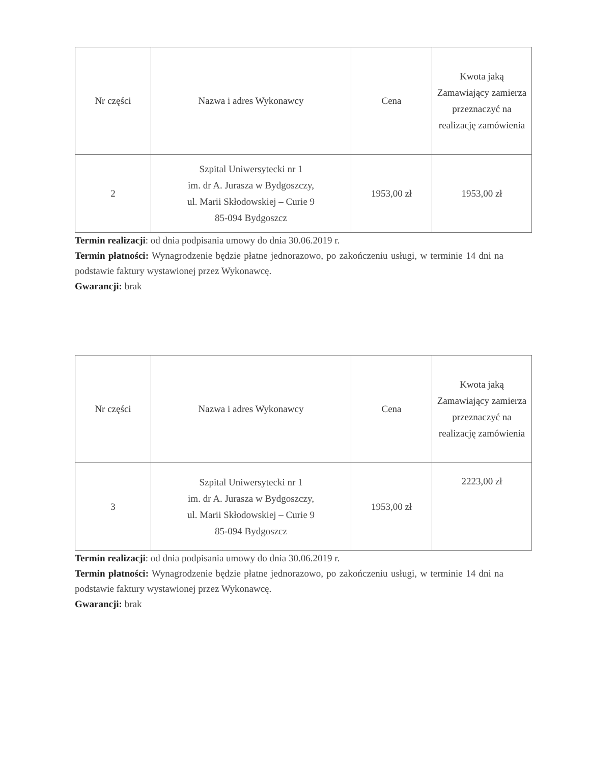| Nr części | Nazwa i adres Wykonawcy | Cena | Kwota jaką Zamawiający zamierza przeznaczyć na realizację zamówienia |
| --- | --- | --- | --- |
| 2 | Szpital Uniwersytecki nr 1 im. dr A. Jurasza w Bydgoszczy, ul. Marii Skłodowskiej – Curie 9 85-094 Bydgoszcz | 1953,00 zł | 1953,00 zł |
Termin realizacji: od dnia podpisania umowy do dnia 30.06.2019 r.
Termin płatności: Wynagrodzenie będzie płatne jednorazowo, po zakończeniu usługi, w terminie 14 dni na podstawie faktury wystawionej przez Wykonawcę.
Gwarancji: brak
| Nr części | Nazwa i adres Wykonawcy | Cena | Kwota jaką Zamawiający zamierza przeznaczyć na realizację zamówienia |
| --- | --- | --- | --- |
| 3 | Szpital Uniwersytecki nr 1 im. dr A. Jurasza w Bydgoszczy, ul. Marii Skłodowskiej – Curie 9 85-094 Bydgoszcz | 1953,00 zł | 2223,00 zł |
Termin realizacji: od dnia podpisania umowy do dnia 30.06.2019 r.
Termin płatności: Wynagrodzenie będzie płatne jednorazowo, po zakończeniu usługi, w terminie 14 dni na podstawie faktury wystawionej przez Wykonawcę.
Gwarancji: brak